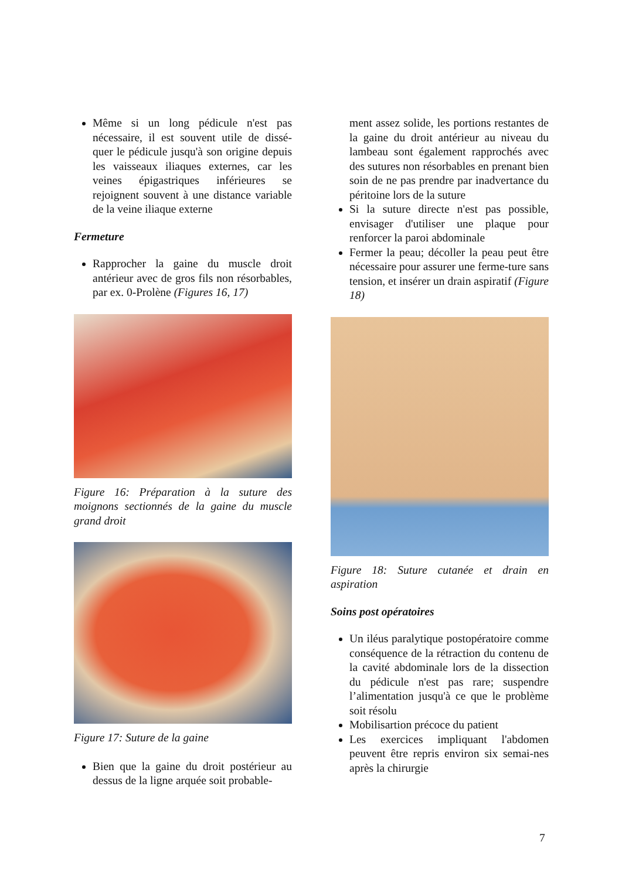Même si un long pédicule n'est pas nécessaire, il est souvent utile de dissé-quer le pédicule jusqu'à son origine depuis les vaisseaux iliaques externes, car les veines épigastriques inférieures se rejoignent souvent à une distance variable de la veine iliaque externe
Fermeture
Rapprocher la gaine du muscle droit antérieur avec de gros fils non résorbables, par ex. 0-Prolène (Figures 16, 17)
Figure 16: Préparation à la suture des moignons sectionnés de la gaine du muscle grand droit
Figure 17: Suture de la gaine
Bien que la gaine du droit postérieur au dessus de la ligne arquée soit probable-
ment assez solide, les portions restantes de la gaine du droit antérieur au niveau du lambeau sont également rapprochés avec des sutures non résorbables en prenant bien soin de ne pas prendre par inadvertance du péritoine lors de la suture
Si la suture directe n'est pas possible, envisager d'utiliser une plaque pour renforcer la paroi abdominale
Fermer la peau; décoller la peau peut être nécessaire pour assurer une ferme-ture sans tension, et insérer un drain aspiratif (Figure 18)
Figure 18: Suture cutanée et drain en aspiration
Soins post opératoires
Un iléus paralytique postopératoire comme conséquence de la rétraction du contenu de la cavité abdominale lors de la dissection du pédicule n'est pas rare; suspendre l’alimentation jusqu'à ce que le problème soit résolu
Mobilisartion précoce du patient
Les exercices impliquant l'abdomen peuvent être repris environ six semai-nes après la chirurgie
7